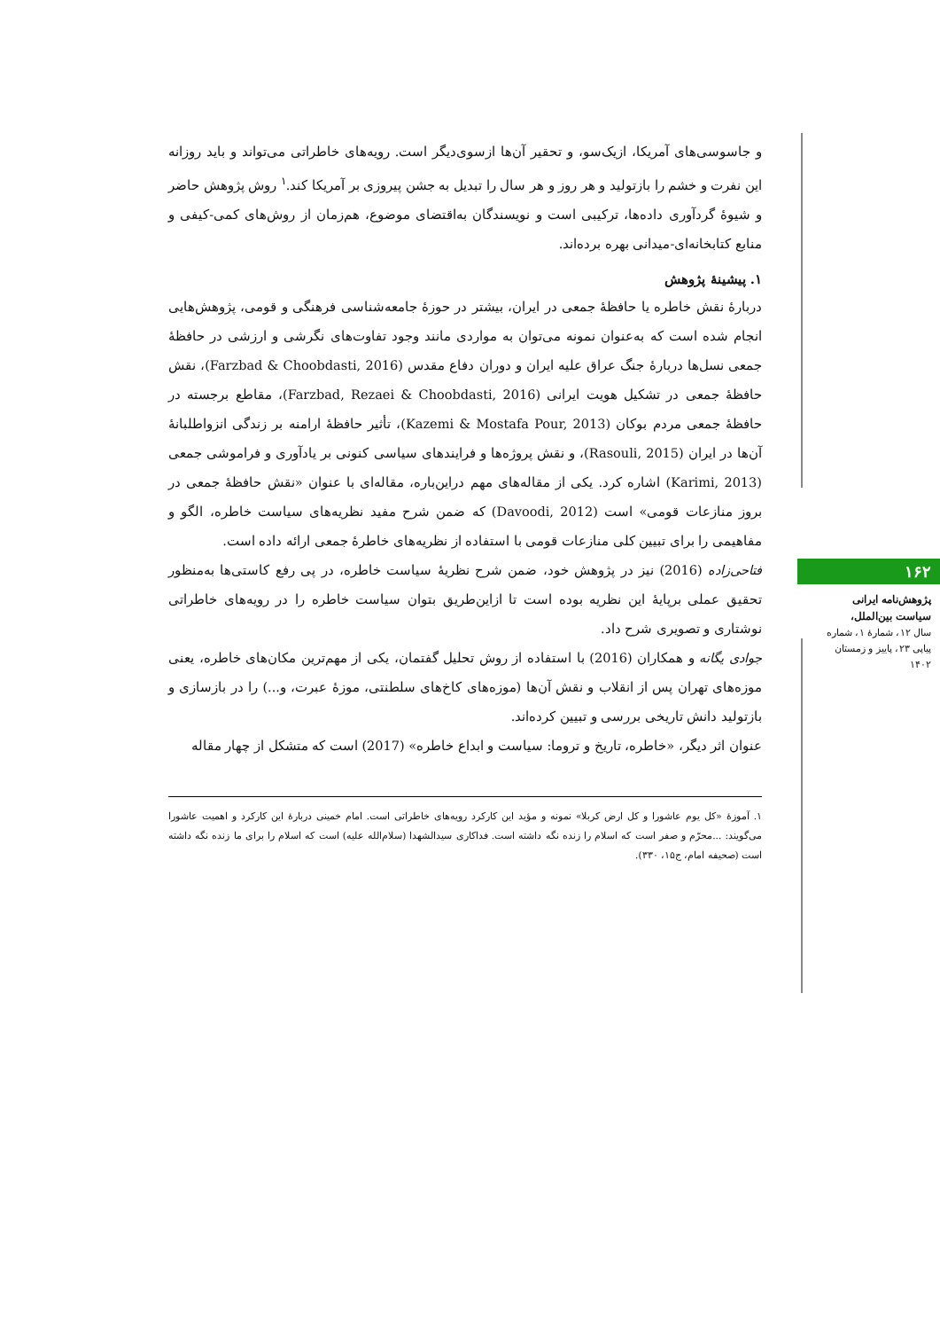و جاسوسی‌های آمریکا، ازیک‌سو، و تحقیر آن‌ها ازسوی‌دیگر است. رویه‌های خاطراتی می‌تواند و باید روزانه این نفرت و خشم را بازتولید و هر روز و هر سال را تبدیل به جشن پیروزی بر آمریکا کند.<sup>۱</sup> روش پژوهش حاضر و شیوهٔ گردآوری داده‌ها، ترکیبی است و نویسندگان به‌اقتضای موضوع، هم‌زمان از روش‌های کمی-کیفی و منابع کتابخانه‌ای-میدانی بهره برده‌اند.
۱. پیشینهٔ پژوهش
دربارهٔ نقش خاطره یا حافظهٔ جمعی در ایران، بیشتر در حوزهٔ جامعه‌شناسی فرهنگی و قومی، پژوهش‌هایی انجام شده است که به‌عنوان نمونه می‌توان به مواردی مانند وجود تفاوت‌های نگرشی و ارزشی در حافظهٔ جمعی نسل‌ها دربارهٔ جنگ عراق علیه ایران و دوران دفاع مقدس (Farzbad & Choobdasti, 2016)، نقش حافظهٔ جمعی در تشکیل هویت ایرانی (Farzbad, Rezaei & Choobdasti, 2016)، مقاطع برجسته در حافظهٔ جمعی مردم بوکان (Kazemi & Mostafa Pour, 2013)، تأثیر حافظهٔ ارامنه بر زندگی انزواطلبانهٔ آن‌ها در ایران (Rasouli, 2015)، و نقش پروژه‌ها و فرایندهای سیاسی کنونی بر یادآوری و فراموشی جمعی (Karimi, 2013) اشاره کرد. یکی از مقاله‌های مهم دراین‌باره، مقاله‌ای با عنوان «نقش حافظهٔ جمعی در بروز منازعات قومی» است (Davoodi, 2012) که ضمن شرح مفید نظریه‌های سیاست خاطره، الگو و مفاهیمی را برای تبیین کلی منازعات قومی با استفاده از نظریه‌های خاطرهٔ جمعی ارائه داده است.
فتاحی‌زاده (2016) نیز در پژوهش خود، ضمن شرح نظریهٔ سیاست خاطره، در پی رفع کاستی‌ها به‌منظور تحقیق عملی برپایهٔ این نظریه بوده است تا ازاین‌طریق بتوان سیاست خاطره را در رویه‌های خاطراتی نوشتاری و تصویری شرح داد.
جوادی یگانه و همکاران (2016) با استفاده از روش تحلیل گفتمان، یکی از مهم‌ترین مکان‌های خاطره، یعنی موزه‌های تهران پس از انقلاب و نقش آن‌ها (موزه‌های کاخ‌های سلطنتی، موزهٔ عبرت، و...) را در بازسازی و بازتولید دانش تاریخی بررسی و تبیین کرده‌اند.
عنوان اثر دیگر، «خاطره، تاریخ و تروما: سیاست و ابداع خاطره» (2017) است که متشکل از چهار مقاله
۱. آموزهٔ «کل یوم عاشورا و کل ارض کربلا» نمونه و مؤید این کارکرد رویه‌های خاطراتی است. امام خمینی دربارهٔ این کارکرد و اهمیت عاشورا می‌گویند: ...محرّم و صفر است که اسلام را زنده نگه داشته است. فداکاری سیدالشهدا (سلام‌الله علیه) است که اسلام را برای ما زنده نگه داشته است (صحیفه امام، ج۱۵، ۳۳۰).
۱۶۲
پژوهش‌نامه ایرانی سیاست بین‌الملل،
سال ۱۲، شمارهٔ ۱، شماره پیاپی ۲۳، پاییز و زمستان ۱۴۰۲